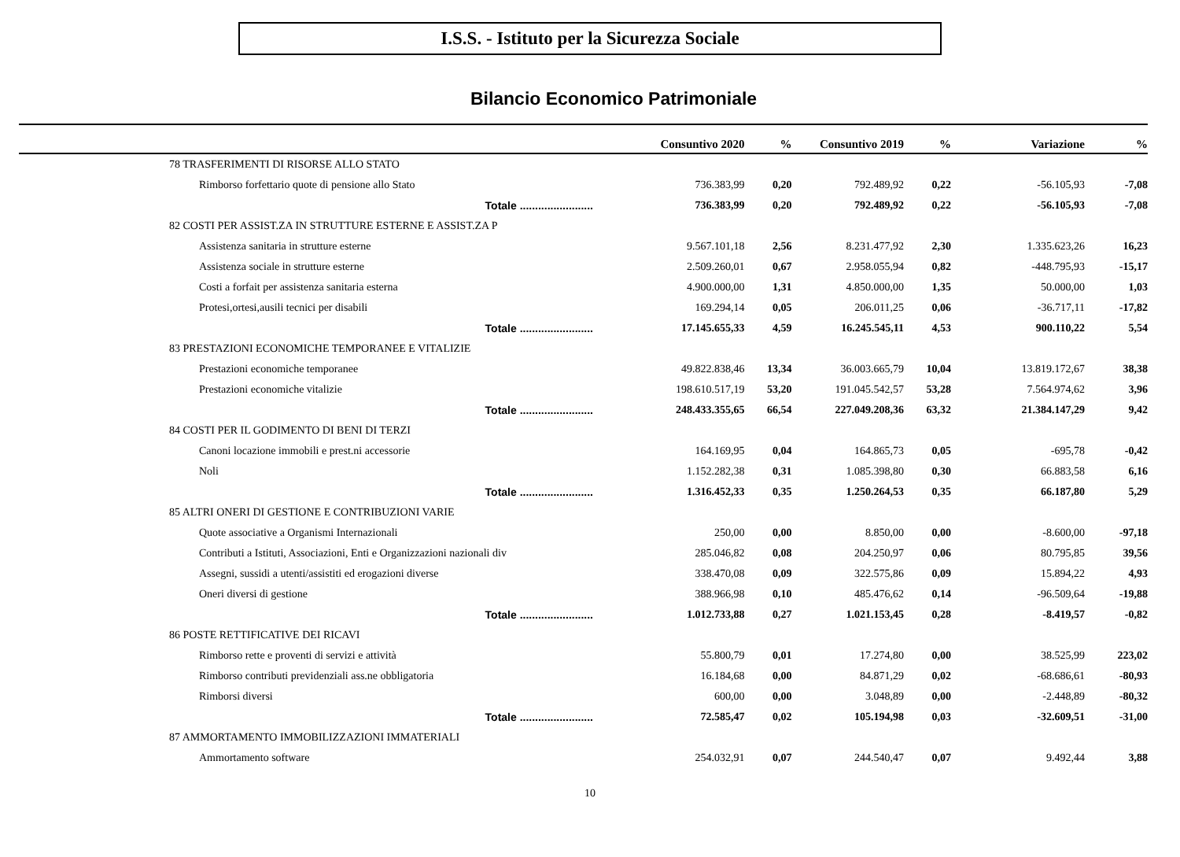I.S.S. - Istituto per la Sicurezza Sociale
Bilancio Economico Patrimoniale
| | Consuntivo 2020 | % | Consuntivo 2019 | % | Variazione | % |
| --- | --- | --- | --- | --- | --- | --- |
| 78 TRASFERIMENTI DI RISORSE ALLO STATO | | | | | | |
| Rimborso forfettario quote di pensione allo Stato | 736.383,99 | 0,20 | 792.489,92 | 0,22 | -56.105,93 | -7,08 |
| Totale ........................ | 736.383,99 | 0,20 | 792.489,92 | 0,22 | -56.105,93 | -7,08 |
| 82 COSTI PER ASSIST.ZA IN STRUTTURE ESTERNE E ASSIST.ZA P | | | | | | |
| Assistenza sanitaria in strutture esterne | 9.567.101,18 | 2,56 | 8.231.477,92 | 2,30 | 1.335.623,26 | 16,23 |
| Assistenza sociale in strutture esterne | 2.509.260,01 | 0,67 | 2.958.055,94 | 0,82 | -448.795,93 | -15,17 |
| Costi a forfait per assistenza sanitaria esterna | 4.900.000,00 | 1,31 | 4.850.000,00 | 1,35 | 50.000,00 | 1,03 |
| Protesi,ortesi,ausili tecnici per disabili | 169.294,14 | 0,05 | 206.011,25 | 0,06 | -36.717,11 | -17,82 |
| Totale ........................ | 17.145.655,33 | 4,59 | 16.245.545,11 | 4,53 | 900.110,22 | 5,54 |
| 83 PRESTAZIONI ECONOMICHE TEMPORANEE E VITALIZIE | | | | | | |
| Prestazioni economiche temporanee | 49.822.838,46 | 13,34 | 36.003.665,79 | 10,04 | 13.819.172,67 | 38,38 |
| Prestazioni economiche vitalizie | 198.610.517,19 | 53,20 | 191.045.542,57 | 53,28 | 7.564.974,62 | 3,96 |
| Totale ........................ | 248.433.355,65 | 66,54 | 227.049.208,36 | 63,32 | 21.384.147,29 | 9,42 |
| 84 COSTI PER IL GODIMENTO DI BENI DI TERZI | | | | | | |
| Canoni locazione immobili e prest.ni accessorie | 164.169,95 | 0,04 | 164.865,73 | 0,05 | -695,78 | -0,42 |
| Noli | 1.152.282,38 | 0,31 | 1.085.398,80 | 0,30 | 66.883,58 | 6,16 |
| Totale ........................ | 1.316.452,33 | 0,35 | 1.250.264,53 | 0,35 | 66.187,80 | 5,29 |
| 85 ALTRI ONERI DI GESTIONE E CONTRIBUZIONI VARIE | | | | | | |
| Quote associative a Organismi Internazionali | 250,00 | 0,00 | 8.850,00 | 0,00 | -8.600,00 | -97,18 |
| Contributi a Istituti, Associazioni, Enti e Organizzazioni nazionali div | 285.046,82 | 0,08 | 204.250,97 | 0,06 | 80.795,85 | 39,56 |
| Assegni, sussidi a utenti/assistiti ed erogazioni diverse | 338.470,08 | 0,09 | 322.575,86 | 0,09 | 15.894,22 | 4,93 |
| Oneri diversi di gestione | 388.966,98 | 0,10 | 485.476,62 | 0,14 | -96.509,64 | -19,88 |
| Totale ........................ | 1.012.733,88 | 0,27 | 1.021.153,45 | 0,28 | -8.419,57 | -0,82 |
| 86 POSTE RETTIFICATIVE DEI RICAVI | | | | | | |
| Rimborso rette e proventi di servizi e attività | 55.800,79 | 0,01 | 17.274,80 | 0,00 | 38.525,99 | 223,02 |
| Rimborso contributi previdenziali ass.ne obbligatoria | 16.184,68 | 0,00 | 84.871,29 | 0,02 | -68.686,61 | -80,93 |
| Rimborsi diversi | 600,00 | 0,00 | 3.048,89 | 0,00 | -2.448,89 | -80,32 |
| Totale ........................ | 72.585,47 | 0,02 | 105.194,98 | 0,03 | -32.609,51 | -31,00 |
| 87 AMMORTAMENTO IMMOBILIZZAZIONI IMMATERIALI | | | | | | |
| Ammortamento software | 254.032,91 | 0,07 | 244.540,47 | 0,07 | 9.492,44 | 3,88 |
10